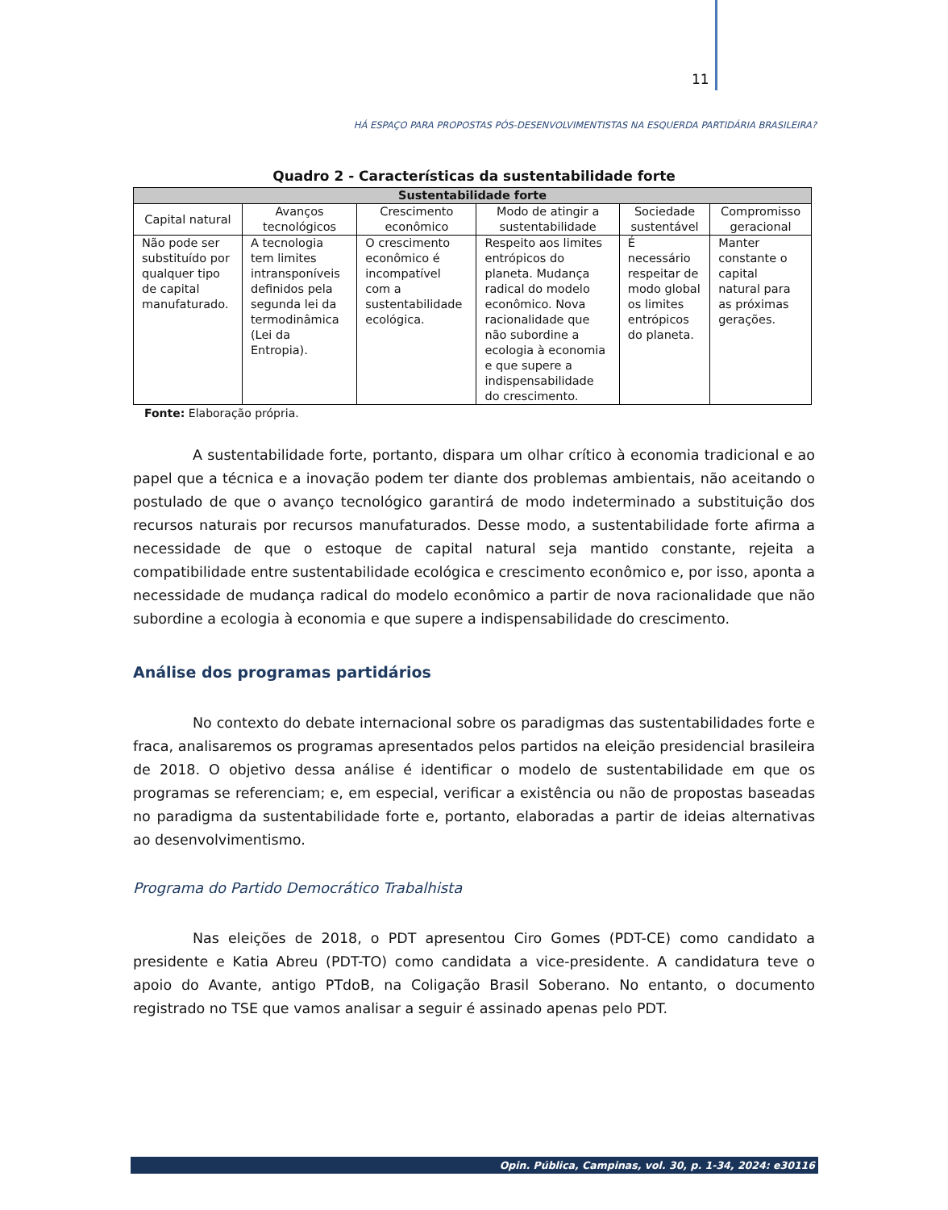11
HÁ ESPAÇO PARA PROPOSTAS PÓS-DESENVOLVIMENTISTAS NA ESQUERDA PARTIDÁRIA BRASILEIRA?
Quadro 2 - Características da sustentabilidade forte
| Sustentabilidade forte | | | | | |
| --- | --- | --- | --- | --- | --- |
| Capital natural | Avanços tecnológicos | Crescimento econômico | Modo de atingir a sustentabilidade | Sociedade sustentável | Compromisso geracional |
| Não pode ser substituído por qualquer tipo de capital manufaturado. | A tecnologia tem limites intransponíveis definidos pela segunda lei da termodinâmica (Lei da Entropia). | O crescimento econômico é incompatível com a sustentabilidade ecológica. | Respeito aos limites entrópicos do planeta. Mudança radical do modelo econômico. Nova racionalidade que não subordine a ecologia à economia e que supere a indispensabilidade do crescimento. | É necessário respeitar de modo global os limites entrópicos do planeta. | Manter constante o capital natural para as próximas gerações. |
Fonte: Elaboração própria.
A sustentabilidade forte, portanto, dispara um olhar crítico à economia tradicional e ao papel que a técnica e a inovação podem ter diante dos problemas ambientais, não aceitando o postulado de que o avanço tecnológico garantirá de modo indeterminado a substituição dos recursos naturais por recursos manufaturados. Desse modo, a sustentabilidade forte afirma a necessidade de que o estoque de capital natural seja mantido constante, rejeita a compatibilidade entre sustentabilidade ecológica e crescimento econômico e, por isso, aponta a necessidade de mudança radical do modelo econômico a partir de nova racionalidade que não subordine a ecologia à economia e que supere a indispensabilidade do crescimento.
Análise dos programas partidários
No contexto do debate internacional sobre os paradigmas das sustentabilidades forte e fraca, analisaremos os programas apresentados pelos partidos na eleição presidencial brasileira de 2018. O objetivo dessa análise é identificar o modelo de sustentabilidade em que os programas se referenciam; e, em especial, verificar a existência ou não de propostas baseadas no paradigma da sustentabilidade forte e, portanto, elaboradas a partir de ideias alternativas ao desenvolvimentismo.
Programa do Partido Democrático Trabalhista
Nas eleições de 2018, o PDT apresentou Ciro Gomes (PDT-CE) como candidato a presidente e Katia Abreu (PDT-TO) como candidata a vice-presidente. A candidatura teve o apoio do Avante, antigo PTdoB, na Coligação Brasil Soberano. No entanto, o documento registrado no TSE que vamos analisar a seguir é assinado apenas pelo PDT.
Opin. Pública, Campinas, vol. 30, p. 1-34, 2024: e30116